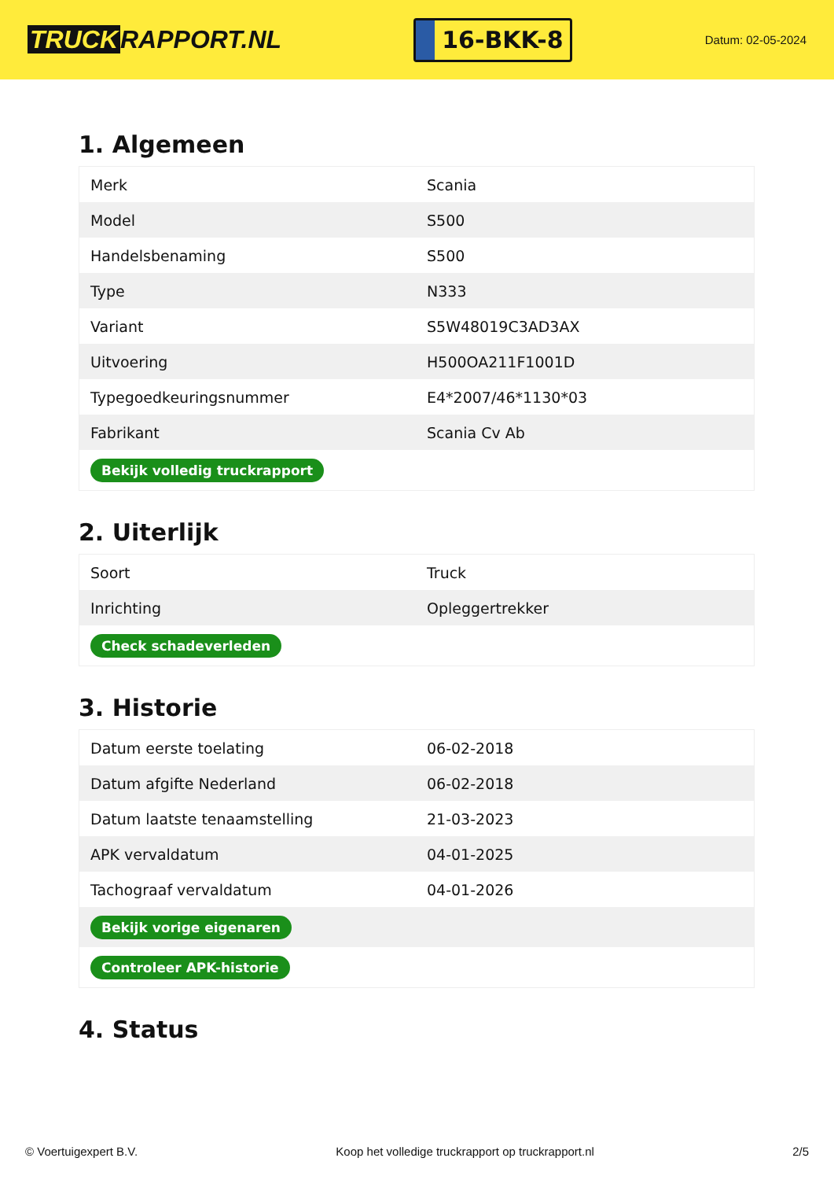TRUCK RAPPORT.NL
16-BKK-8
Datum: 02-05-2024
1. Algemeen
| Merk | Scania |
| Model | S500 |
| Handelsbenaming | S500 |
| Type | N333 |
| Variant | S5W48019C3AD3AX |
| Uitvoering | H500OA211F1001D |
| Typegoedkeuringsnummer | E4*2007/46*1130*03 |
| Fabrikant | Scania Cv Ab |
| Bekijk volledig truckrapport | |
2. Uiterlijk
| Soort | Truck |
| Inrichting | Opleggertrekker |
| Check schadeverleden | |
3. Historie
| Datum eerste toelating | 06-02-2018 |
| Datum afgifte Nederland | 06-02-2018 |
| Datum laatste tenaamstelling | 21-03-2023 |
| APK vervaldatum | 04-01-2025 |
| Tachograaf vervaldatum | 04-01-2026 |
| Bekijk vorige eigenaren | |
| Controleer APK-historie | |
4. Status
© Voertuigexpert B.V. Koop het volledige truckrapport op truckrapport.nl 2/5